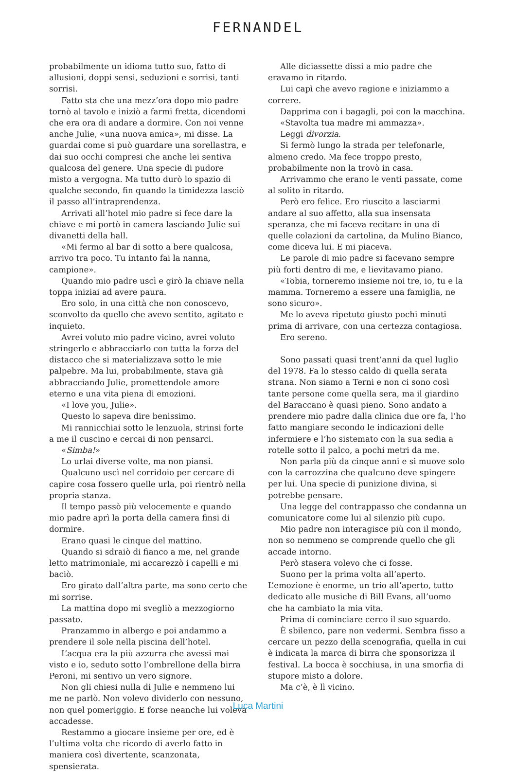FERNANDEL
probabilmente un idioma tutto suo, fatto di allusioni, doppi sensi, seduzioni e sorrisi, tanti sorrisi.
Fatto sta che una mezz’ora dopo mio padre tornò al tavolo e iniziò a farmi fretta, dicendomi che era ora di andare a dormire. Con noi venne anche Julie, «una nuova amica», mi disse. La guardai come si può guardare una sorellastra, e dai suo occhi compresi che anche lei sentiva qualcosa del genere. Una specie di pudore misto a vergogna. Ma tutto durò lo spazio di qualche secondo, fin quando la timidezza lasciò il passo all’intraprendenza.
Arrivati all’hotel mio padre si fece dare la chiave e mi portò in camera lasciando Julie sui divanetti della hall.
«Mi fermo al bar di sotto a bere qualcosa, arrivo tra poco. Tu intanto fai la nanna, campione».
Quando mio padre uscì e girò la chiave nella toppa iniziai ad avere paura.
Ero solo, in una città che non conoscevo, sconvolto da quello che avevo sentito, agitato e inquieto.
Avrei voluto mio padre vicino, avrei voluto stringerlo e abbracciarlo con tutta la forza del distacco che si materializzava sotto le mie palpebre. Ma lui, probabilmente, stava già abbracciando Julie, promettendole amore eterno e una vita piena di emozioni.
«I love you, Julie».
Questo lo sapeva dire benissimo.
Mi rannicchiai sotto le lenzuola, strinsi forte a me il cuscino e cercai di non pensarci.
«Simba!»
Lo urlai diverse volte, ma non piansi.
Qualcuno uscì nel corridoio per cercare di capire cosa fossero quelle urla, poi rientrò nella propria stanza.
Il tempo passò più velocemente e quando mio padre aprì la porta della camera finsi di dormire.
Erano quasi le cinque del mattino.
Quando si sdraiò di fianco a me, nel grande letto matrimoniale, mi accarezzò i capelli e mi baciò.
Ero girato dall’altra parte, ma sono certo che mi sorrise.
La mattina dopo mi svegliò a mezzogiorno passato.
Pranzammo in albergo e poi andammo a prendere il sole nella piscina dell’hotel.
L’acqua era la più azzurra che avessi mai visto e io, seduto sotto l’ombrellone della birra Peroni, mi sentivo un vero signore.
Non gli chiesi nulla di Julie e nemmeno lui me ne parlò. Non volevo dividerlo con nessuno, non quel pomeriggio. E forse neanche lui voleva accadesse.
Restammo a giocare insieme per ore, ed è l’ultima volta che ricordo di averlo fatto in maniera così divertente, scanzonata, spensierata.
Alle diciassette dissi a mio padre che eravamo in ritardo.
Lui capì che avevo ragione e iniziammo a correre.
Dapprima con i bagagli, poi con la macchina.
«Stavolta tua madre mi ammazza».
Leggi divorzia.
Si fermò lungo la strada per telefonarle, almeno credo. Ma fece troppo presto, probabilmente non la trovò in casa.
Arrivammo che erano le venti passate, come al solito in ritardo.
Però ero felice. Ero riuscito a lasciarmi andare al suo affetto, alla sua insensata speranza, che mi faceva recitare in una di quelle colazioni da cartolina, da Mulino Bianco, come diceva lui. E mi piaceva.
Le parole di mio padre si facevano sempre più forti dentro di me, e lievitavamo piano.
«Tobia, torneremo insieme noi tre, io, tu e la mamma. Torneremo a essere una famiglia, ne sono sicuro».
Me lo aveva ripetuto giusto pochi minuti prima di arrivare, con una certezza contagiosa.
Ero sereno.
Sono passati quasi trent’anni da quel luglio del 1978. Fa lo stesso caldo di quella serata strana. Non siamo a Terni e non ci sono così tante persone come quella sera, ma il giardino del Baraccano è quasi pieno. Sono andato a prendere mio padre dalla clinica due ore fa, l’ho fatto mangiare secondo le indicazioni delle infermiere e l’ho sistemato con la sua sedia a rotelle sotto il palco, a pochi metri da me.
Non parla più da cinque anni e si muove solo con la carrozzina che qualcuno deve spingere per lui. Una specie di punizione divina, si potrebbe pensare.
Una legge del contrappasso che condanna un comunicatore come lui al silenzio più cupo.
Mio padre non interagisce più con il mondo, non so nemmeno se comprende quello che gli accade intorno.
Però stasera volevo che ci fosse.
Suono per la prima volta all’aperto. L’emozione è enorme, un trio all’aperto, tutto dedicato alle musiche di Bill Evans, all’uomo che ha cambiato la mia vita.
Prima di cominciare cerco il suo sguardo.
È sbilenco, pare non vedermi. Sembra fisso a cercare un pezzo della scenografia, quella in cui è indicata la marca di birra che sponsorizza il festival. La bocca è socchiusa, in una smorfia di stupore misto a dolore.
Ma c’è, è lì vicino.
Luca Martini